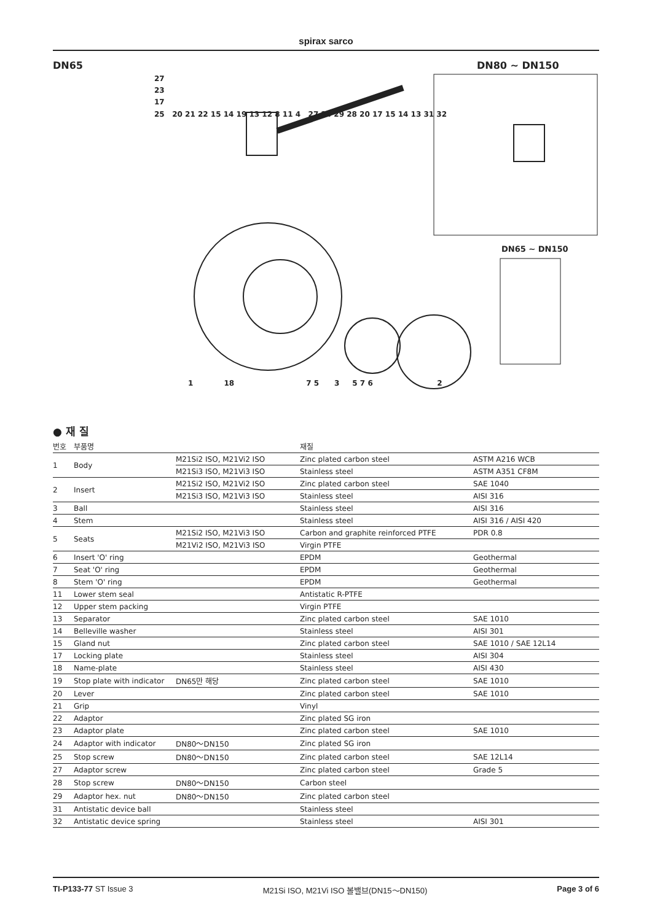spirax sarco
DN65 DN80 ~ DN150
DN65 ~ DN150
1 18 7 5 3 5 7 6 2
27
23
17
25 20 21 22 15 14 19 13 12 8 11 4 27 24 29 28 20 17 15 14 13 31 32
● 재 질
| 번호 | 부품명 | | 재질 | |
| --- | --- | --- | --- | --- |
| 1 | Body | M21Si2 ISO, M21Vi2 ISO | Zinc plated carbon steel | ASTM A216 WCB |
| | | M21Si3 ISO, M21Vi3 ISO | Stainless steel | ASTM A351 CF8M |
| 2 | Insert | M21Si2 ISO, M21Vi2 ISO | Zinc plated carbon steel | SAE 1040 |
| | | M21Si3 ISO, M21Vi3 ISO | Stainless steel | AISI 316 |
| 3 | Ball | | Stainless steel | AISI 316 |
| 4 | Stem | | Stainless steel | AISI 316 / AISI 420 |
| 5 | Seats | M21Si2 ISO, M21Vi3 ISO | Carbon and graphite reinforced PTFE | PDR 0.8 |
| | | M21Vi2 ISO, M21Vi3 ISO | Virgin PTFE | |
| 6 | Insert 'O' ring | | EPDM | Geothermal |
| 7 | Seat 'O' ring | | EPDM | Geothermal |
| 8 | Stem 'O' ring | | EPDM | Geothermal |
| 11 | Lower stem seal | | Antistatic R-PTFE | |
| 12 | Upper stem packing | | Virgin PTFE | |
| 13 | Separator | | Zinc plated carbon steel | SAE 1010 |
| 14 | Belleville washer | | Stainless steel | AISI 301 |
| 15 | Gland nut | | Zinc plated carbon steel | SAE 1010 / SAE 12L14 |
| 17 | Locking plate | | Stainless steel | AISI 304 |
| 18 | Name-plate | | Stainless steel | AISI 430 |
| 19 | Stop plate with indicator | DN65만 해당 | Zinc plated carbon steel | SAE 1010 |
| 20 | Lever | | Zinc plated carbon steel | SAE 1010 |
| 21 | Grip | | Vinyl | |
| 22 | Adaptor | | Zinc plated SG iron | |
| 23 | Adaptor plate | | Zinc plated carbon steel | SAE 1010 |
| 24 | Adaptor with indicator | DN80～DN150 | Zinc plated SG iron | |
| 25 | Stop screw | DN80～DN150 | Zinc plated carbon steel | SAE 12L14 |
| 27 | Adaptor screw | | Zinc plated carbon steel | Grade 5 |
| 28 | Stop screw | DN80～DN150 | Carbon steel | |
| 29 | Adaptor hex. nut | DN80～DN150 | Zinc plated carbon steel | |
| 31 | Antistatic device ball | | Stainless steel | |
| 32 | Antistatic device spring | | Stainless steel | AISI 301 |
TI-P133-77 ST Issue 3 M21Si ISO, M21Vi ISO 볼밸브(DN15～DN150) Page 3 of 6